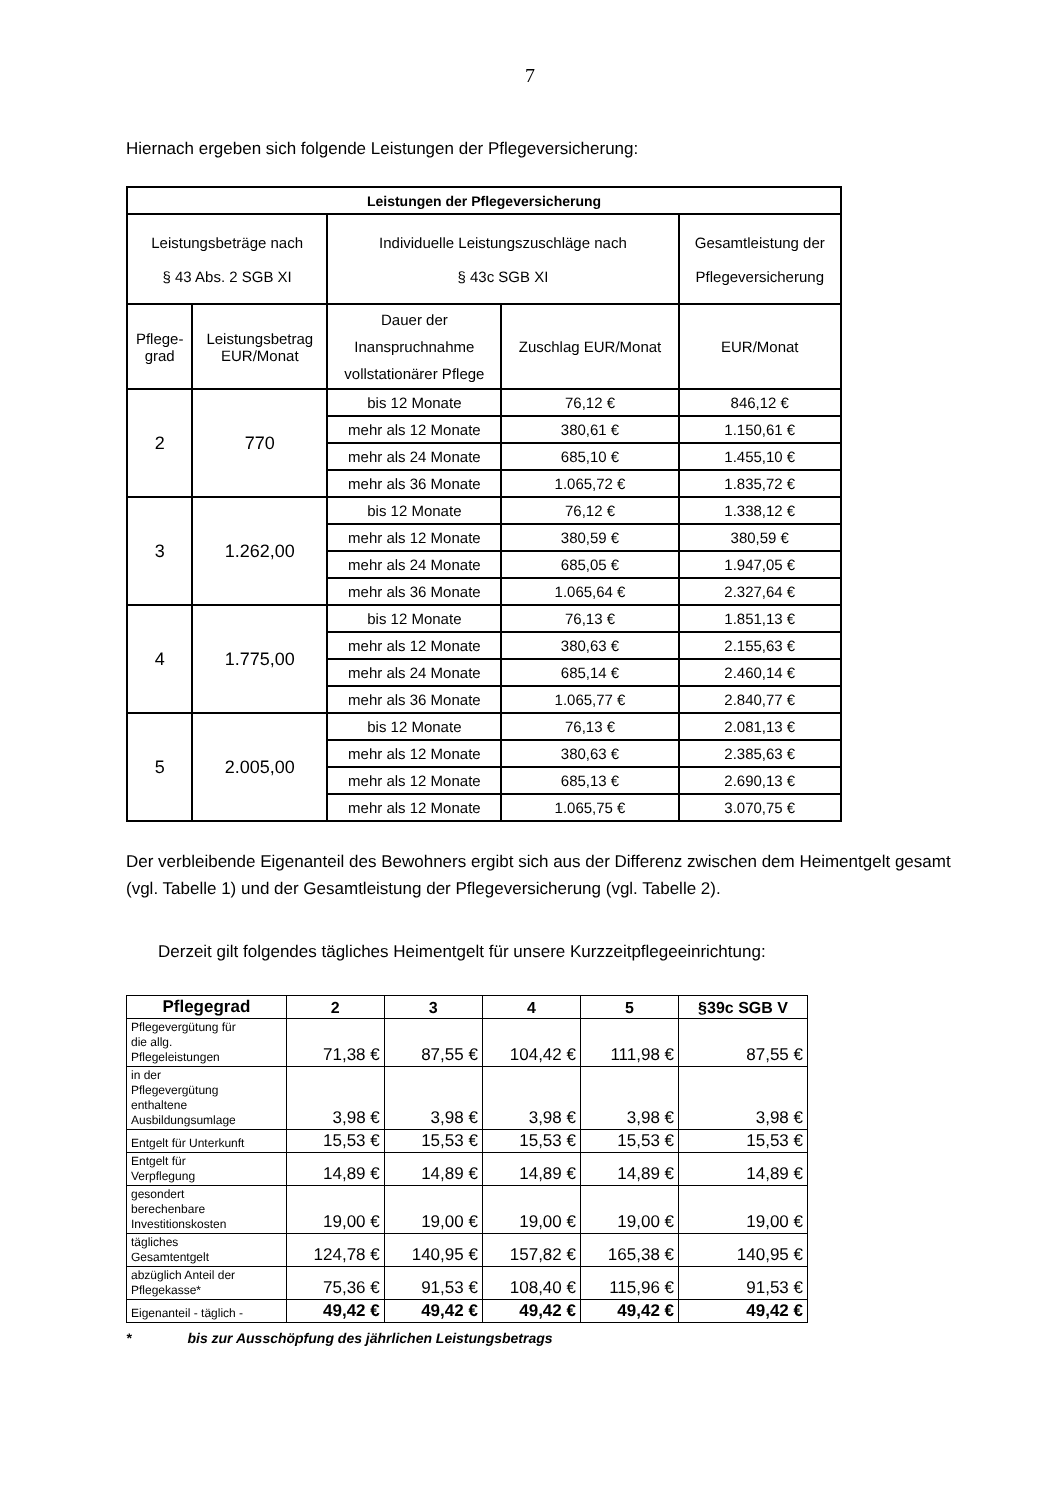7
Hiernach ergeben sich folgende Leistungen der Pflegeversicherung:
| Leistungen der Pflegeversicherung | | | | |
| --- | --- | --- | --- | --- |
| Leistungsbeträge nach § 43 Abs. 2 SGB XI | | Individuelle Leistungszuschläge nach § 43c SGB XI | | Gesamtleistung der Pflegeversicherung |
| Pflege- grad | Leistungsbetrag EUR/Monat | Dauer der Inanspruchnahme vollstationärer Pflege | Zuschlag EUR/Monat | EUR/Monat |
| 2 | 770 | bis 12 Monate | 76,12 € | 846,12 € |
| | | mehr als 12 Monate | 380,61 € | 1.150,61 € |
| | | mehr als 24 Monate | 685,10 € | 1.455,10 € |
| | | mehr als 36 Monate | 1.065,72 € | 1.835,72 € |
| 3 | 1.262,00 | bis 12 Monate | 76,12 € | 1.338,12 € |
| | | mehr als 12 Monate | 380,59 € | 380,59 € |
| | | mehr als 24 Monate | 685,05 € | 1.947,05 € |
| | | mehr als 36 Monate | 1.065,64 € | 2.327,64 € |
| 4 | 1.775,00 | bis 12 Monate | 76,13 € | 1.851,13 € |
| | | mehr als 12 Monate | 380,63 € | 2.155,63 € |
| | | mehr als 24 Monate | 685,14 € | 2.460,14 € |
| | | mehr als 36 Monate | 1.065,77 € | 2.840,77 € |
| 5 | 2.005,00 | bis 12 Monate | 76,13 € | 2.081,13 € |
| | | mehr als 12 Monate | 380,63 € | 2.385,63 € |
| | | mehr als 12 Monate | 685,13 € | 2.690,13 € |
| | | mehr als 12 Monate | 1.065,75 € | 3.070,75 € |
Der verbleibende Eigenanteil des Bewohners ergibt sich aus der Differenz zwischen dem Heimentgelt gesamt (vgl. Tabelle 1) und der Gesamtleistung der Pflegeversicherung (vgl. Tabelle 2).
Derzeit gilt folgendes tägliches Heimentgelt für unsere Kurzzeitpflegeeinrichtung:
| Pflegegrad | 2 | 3 | 4 | 5 | §39c SGB V |
| --- | --- | --- | --- | --- | --- |
| Pflegevergütung für die allg. Pflegeleistungen | 71,38 € | 87,55 € | 104,42 € | 111,98 € | 87,55 € |
| in der Pflegevergütung enthaltene Ausbildungsumlage | 3,98 € | 3,98 € | 3,98 € | 3,98 € | 3,98 € |
| Entgelt für Unterkunft | 15,53 € | 15,53 € | 15,53 € | 15,53 € | 15,53 € |
| Entgelt für Verpflegung | 14,89 € | 14,89 € | 14,89 € | 14,89 € | 14,89 € |
| gesondert berechenbare Investitionskosten | 19,00 € | 19,00 € | 19,00 € | 19,00 € | 19,00 € |
| tägliches Gesamtentgelt | 124,78 € | 140,95 € | 157,82 € | 165,38 € | 140,95 € |
| abzüglich Anteil der Pflegekasse* | 75,36 € | 91,53 € | 108,40 € | 115,96 € | 91,53 € |
| Eigenanteil - täglich - | 49,42 € | 49,42 € | 49,42 € | 49,42 € | 49,42 € |
* bis zur Ausschöpfung des jährlichen Leistungsbetrags